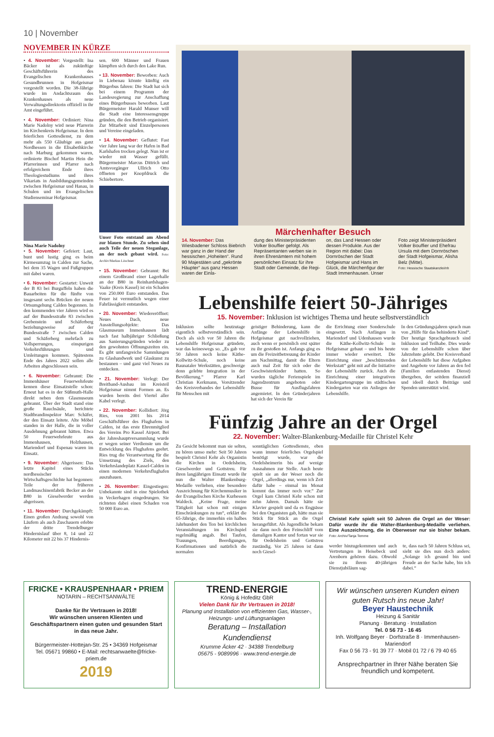10 | November
NOVEMBER IN KÜRZE
• 4. November: Vorgestellt: Ina Bäcker ist als zukünftige Geschäftsführerin des Evangelischen Krankenhauses Gesundbrunnen in Hofgeismar vorgestellt worden. Die 38-Jährige wurde im Andachtsraum des Krankenhauses als neue Verwaltungsdirektorin offiziell in ihr Amt eingeführt.
• 4. November: Ordiniert: Nina Marie Nadolny wird neue Pfarrerin im Kirchenkreis Hofgeismar. In dem feierlichen Gottesdienst, zu dem mehr als 550 Gläubige aus ganz Nordhessen in die Elisabethkirche nach Marburg gekommen waren, ordinierte Bischof Martin Hein die Pfarrerinnen und Pfarrer nach erfolgreichem Ende ihres Theologiestudiums und ihres Vikariats in Ausbildungsgemeinden zwischen Hofgeismar und Hanau, in Schulen und im Evangelischen Studienseminar Hofgeismar.
Nina Marie Nadolny
• 5. November: Gefeiert: Laut, bunt und lustig ging es beim Kirmesumzug in Calden zur Sache, bei dem 35 Wagen und Fußgruppen mit dabei waren.
• 6. November: Gestartet: Unweit der B 83 bei Burguffeln haben die Bauarbeiten für die fünfte von insgesamt sechs Brücken der neuen Ortsumgehung Calden begonnen. In den kommenden vier Jahren wird es auf der Bundesstraße 83 zwischen Grebenstein und Schäferberg beziehungsweise auf der Bundesstraße 7 zwischen Calden und Schäferberg mehrfach zu Vollsperrungen, einspurigen Verkehrsführungen und Umleitungen kommen. Spätestens Ende des Jahres 2022 sollen alle Arbeiten abgeschlossen sein.
• 6. November: Gebrannt: Die Immenhäuser Feuerwehrleute kennen diese Einsatzstelle schon: Erneut hat es in der Süßmuth-Halle direkt neben dem Glasmuseum gebrannt. Über der Stadt stand eine große Rauchsäule, berichtete Stadtbrandinspektor Marc Schäfer, der den Einsatz leitete. Alte Möbel standen in der Halle, die in voller Ausdehnung gebrannt hätten. Etwa 50 Feuerwehrleute aus Immenhausen, Holzhausen, Mariendorf und Espenau waren im Einsatz.
• 9. November: Abgerissen: Das letzte Kapitel eines Stücks nordhessischer Wirtschaftsgeschichte hat begonnen: Teile der früheren Landmaschinenfabrik Becker an der B80 in Gieselwerder werden abgerissen.
• 11. November: Durchgekämpft: Einen großen Andrang sowohl von Läufern als auch Zuschauern erlebte der dritte Trendelburger Hindernislauf über 8, 14 und 22 Kilometer mit 22 bis 37 Hindernis-
sen. 600 Männer und Frauen kämpften sich durch den Lake Run.
• 13. November: Beworben: Auch in Liebenau könnte künftig ein Bürgerbus fahren: Die Stadt hat sich bei einem Programm der Landesregierung zur Anschaffung eines Bürgerbusses beworben. Laut Bürgermeister Harald Munser will die Stadt eine Interessensgruppe gründen, die den Betrieb organisiert. Zur Mitarbeit sind Einzelpersonen und Vereine eingeladen.
• 14. November: Geflutet: Fast vier Jahre lang war der Hafen in Bad Karlshafen trocken gelegt. Nun ist er wieder mit Wasser gefüllt. Bürgermeister Marcus Dittrich und Amtsvorgänger Ullrich Otto öffneten per Knopfdruck die Schiebertore.
Unser Foto entstand am Abend zur blauen Stunde. Zu sehen sind auch Teile der neuen Steganlage, an der noch gebaut wird. Foto: Archiv/Markus Löschner
• 15. November: Gebrannt: Bei einem Großbrand einer Lagerhalle an der B80 in Reinhardshagen-Vaake (Kreis Kassel) ist ein Schaden von 250.000 Euro entstanden. Das Feuer ist vermutlich wegen einer Fahrlässigkeit entstanden.
• 20. November: Wiedereröffnet: Neues Dach, neue Ausstellungsobjekte: Das Glasmuseum Immenhausen lädt nach fast halbjähriger Schließung aus Sanierungsgründen wieder zu den gewohnten Öffnungszeiten ein. Es gibt umfangreiche Sammlungen zu Glashandwerk und Glaskunst zu bestaunen – und ganz viel Neues zu entdecken.
• 21. November: Verlegt: Der Breitband-Ausbau im Kreisteil Hofgeismar nimmt Formen an. Es wurden bereits drei Viertel aller Kabel verlegt.
• 22. November: Kollidiert: Jörg Ries, von 2001 bis 2014 Geschäftsführer des Flughafens in Calden, ist das erste Ehrenmitglied des Vereins Pro Kassel Airport. Bei der Jahreshauptversammlung wurde er wegen seiner Verdienste um die Entwicklung des Flughafens geehrt. Ries trug die Verantwortung für die Umsetzung des Ziels, den Verkehrslandeplatz Kassel-Calden in einen modernen Verkehrsflughafen auszubauen.
• 26. November: Eingestiegen: Unbekannte sind in eine Spielothek in Veckerhagen eingedrungen. Sie richteten dabei einen Schaden von 50 000 Euro an.
Märchenhafter Besuch
14. November: Das Wiesbadener Schloss Biebrich war ganz in der Hand der hessischen „Hoheiten“. Rund 90 Majestäten und „gekrönte Häupter“ aus ganz Hessen waren der Einla-
dung des Ministerpräsidenten Volker Bouffier gefolgt. Als Repräsentanten werben sie in ihren Ehrenämtern mit hohem persönlichen Einsatz für ihre Stadt oder Gemeinde, die Regi-
on, das Land Hessen oder dessen Produkte. Aus der Region mit dabei: Das Dornröschen der Stadt Hofgeismar und Hans im Glück, die Märchenfigur der Stadt Immenhausen. Unser
Foto zeigt Ministerpräsident Volker Bouffier und Ehefrau Ursula mit dem Dornröschen der Stadt Hofgeismar, Alisha Belz (Mitte).
Foto: Hessische Staatskanzlei/nh
Lebenshilfe feiert 50-Jähriges
15. November: Inklusion ist wichtiges Thema und heute selbstverständlich
Inklusion sollte heutzutage eigentlich selbstverständlich sein. Doch als sich vor 50 Jahren die Lebenshilfe Hofgeismar gründete, war das keineswegs so. „Es gab vor 50 Jahren noch keine Käthe-Kollwitz-Schule, noch keine Baunataler Werkstätten, geschweige denn gelebte Integration in der Bevölkerung.“ Pfarrer Karl Christian Kerkmann, Vorsitzender des Kreisverbandes der Lebenshilfe für Menschen mit
geistiger Behinderung, kann die Anfänge der Lebenshilfe in Hofgeismar gut nachvollziehen, auch wenn er persönlich erst später zu ihr gestoßen ist. Anfangs ging es um die Freizeitbetreuung der Kinder am Nachmittag, damit die Eltern auch mal Zeit für sich oder die Geschwisterkinder hatten. So wurden tägliche Ferienspiele im Jugendzentrum angeboten oder Busse für Ausflugsfahren angemietet. In den Gründerjahren hat sich der Verein für
die Errichtung einer Sonderschule eingesetzt. Nach Anfängen in Mariendorf und Udenhausen wurde die Käthe-Kollwitz-Schule in Hofgeismar gebaut – und bis heute immer wieder erweitert. Die Einrichtung einer „beschützenden Werkstatt“ geht mit auf die Initiative der Lebenshilfe zurück. Auch die Einrichtung einer integrativen Kindergartengruppe im städtischen Kindergarten war ein Anliegen der Lebenshilfe.
In den Gründungsjahren sprach man von „Hilfe für das behinderte Kind“. Der heutige Sprachgebrauch sind Inklusion und Teilhabe. Dies wurde von der Lebenshilfe schon über Jahrzehnte gelebt. Der Kreisverband der Lebenshilfe hat diese Aufgaben und Angebote vor Jahren an den fed (Familien entlastenden Dienst) übergeben, der seitdem finanziell und ideell durch Beiträge und Spenden unterstützt wird.
Fünfzig Jahre an der Orgel
22. November: Walter-Blankenburg-Medaille für Christel Kehr
Zu Gesicht bekommt man sie selten, zu hören umso mehr: Seit 50 Jahren bespielt Christel Kehr als Organistin die Kirchen in Oedelsheim, Gieselwerder und Gottstreu. Für ihren langjährigen Einsatz wurde ihr nun die Walter Blankenburg-Medaille verliehen, eine besondere Auszeichnung für Kirchenmusiker in der Evangelischen Kirche Kurhessen Waldeck. „Keine Frage, meine Tätigkeit hat schon mit einigen Einschränkungen zu tun“, erklärt die 65-Jährige, die immerhin ein halbes Jahrhundert den Ton bei kirchlichen Veranstaltungen im Kirchspiel regelmäßig angab. Bei Taufen, Trauungen, Beerdigungen, Konfirmationen und natürlich die normalen
sonntäglichen Gottesdienste, eben wann immer feierliches Orgelspiel benötigt wurde, war die Oedelsheimerin bis auf wenige Ausnahmen zur Stelle. Auch heute spielt sie an der Weser noch die Orgel, „allerdings nur, wenn ich Zeit dafür habe – einmal im Monat kommt das immer noch vor.“ Zur Orgel kam Christel Kehr schon mit zehn Jahren. Damals hätte sie Klavier gespielt und da es Engpässe bei den Organisten gab, hätte man sie Stück für Stück an die Orgel herangeführt. Als Jugendliche bekam sie dann noch den Feinschliff vom damaligen Kantor und fortan war sie für Oedelsheim und Gottstreu zuständig. Vor 25 Jahren ist dann noch Giesel-
Christel Kehr spielt seit 50 Jahren die Orgel an der Weser: Dafür wurde ihr die Walter-Blankenburg-Medaille verliehen. Eine Auszeichnung, die in Oberweser nur sie bisher bekam. Foto: Archiv/Tanja Temme
werder hinzugekommen und auch Vertretungen in Heisebeck und Arenborn gehören dazu. Obwohl sie zu ihrem 40-jährigen Dienstjubiläum sag-
te, dass nach 50 Jahren Schluss sei, sieht sie dies nun doch anders: „Solange ich gesund bin und Freude an der Sache habe, bin ich dabei.“
FRICKE • KRAUSPENHAAR • PRIEM
NOTARIN – RECHTSANWÄLTE
Danke für Ihr Vertrauen in 2018!
Wir wünschen unseren Klienten und Geschäftspartnern einen guten und gesunden Start in das neue Jahr.
Bürgermeister-Hottejan-Str. 25 • 34369 Hofgeismar
Tel. 05671 99860 • E-Mail: rechtsanwaelte@fricke-priem.de
2019
TREND-ENERGIE
König & Hofeditz GbR
Vielen Dank für Ihr Vertrauen in 2018!
Planung und Installation von effizienten Gas, Wasser-, Heizungs- und Lüftungsanlagen
Beratung – Installation
Kundendienst
Krumme Äcker 42 · 34388 Trendelburg
05675 - 9089996 · www.trend-energie.de
Wir wünschen unseren Kunden einen guten Rutsch ins neue Jahr!
Beyer Haustechnik
Heizung & Sanitär
Planung · Beratung · Installation
Tel. 0 56 73 - 16 45
Inh. Wolfgang Beyer · Dorfstraße 8 · Immenhausen-Mariendorf
Fax 0 56 73 - 91 39 77 · Mobil 01 72 / 6 79 40 65
Ansprechpartner in Ihrer Nähe beraten Sie freundlich und kompetent.